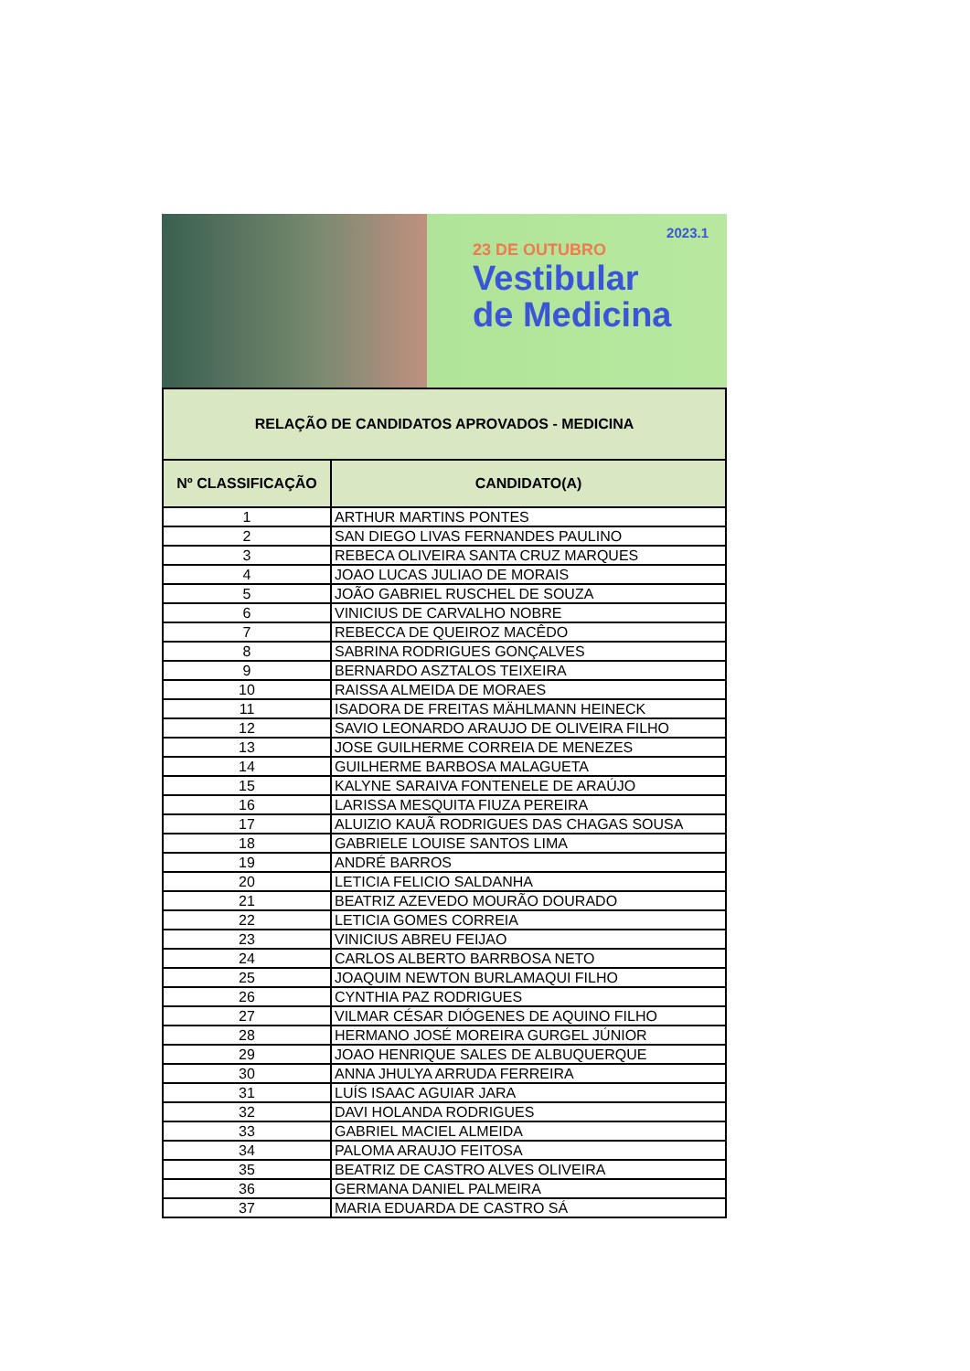2023.1
23 DE OUTUBRO
Vestibular
de Medicina
| RELAÇÃO DE CANDIDATOS APROVADOS - MEDICINA | |
| Nº CLASSIFICAÇÃO | CANDIDATO(A) |
| 1 | ARTHUR MARTINS PONTES |
| 2 | SAN DIEGO LIVAS FERNANDES PAULINO |
| 3 | REBECA OLIVEIRA SANTA CRUZ MARQUES |
| 4 | JOAO LUCAS JULIAO DE MORAIS |
| 5 | JOÃO GABRIEL RUSCHEL DE SOUZA |
| 6 | VINICIUS DE CARVALHO NOBRE |
| 7 | REBECCA DE QUEIROZ MACÊDO |
| 8 | SABRINA RODRIGUES GONÇALVES |
| 9 | BERNARDO ASZTALOS TEIXEIRA |
| 10 | RAISSA ALMEIDA DE MORAES |
| 11 | ISADORA DE FREITAS MÄHLMANN HEINECK |
| 12 | SAVIO LEONARDO ARAUJO DE OLIVEIRA FILHO |
| 13 | JOSE GUILHERME CORREIA DE MENEZES |
| 14 | GUILHERME BARBOSA MALAGUETA |
| 15 | KALYNE SARAIVA FONTENELE DE ARAÚJO |
| 16 | LARISSA MESQUITA FIUZA PEREIRA |
| 17 | ALUIZIO KAUÃ RODRIGUES DAS CHAGAS SOUSA |
| 18 | GABRIELE LOUISE SANTOS LIMA |
| 19 | ANDRÉ BARROS |
| 20 | LETICIA FELICIO SALDANHA |
| 21 | BEATRIZ AZEVEDO MOURÃO DOURADO |
| 22 | LETICIA GOMES CORREIA |
| 23 | VINICIUS ABREU FEIJAO |
| 24 | CARLOS ALBERTO BARRBOSA NETO |
| 25 | JOAQUIM NEWTON BURLAMAQUI FILHO |
| 26 | CYNTHIA PAZ RODRIGUES |
| 27 | VILMAR CÉSAR DIÓGENES DE AQUINO FILHO |
| 28 | HERMANO JOSÉ MOREIRA GURGEL JÚNIOR |
| 29 | JOAO HENRIQUE SALES DE ALBUQUERQUE |
| 30 | ANNA JHULYA ARRUDA FERREIRA |
| 31 | LUÍS ISAAC AGUIAR JARA |
| 32 | DAVI HOLANDA RODRIGUES |
| 33 | GABRIEL MACIEL ALMEIDA |
| 34 | PALOMA ARAUJO FEITOSA |
| 35 | BEATRIZ DE CASTRO ALVES OLIVEIRA |
| 36 | GERMANA DANIEL PALMEIRA |
| 37 | MARIA EDUARDA DE CASTRO SÁ |